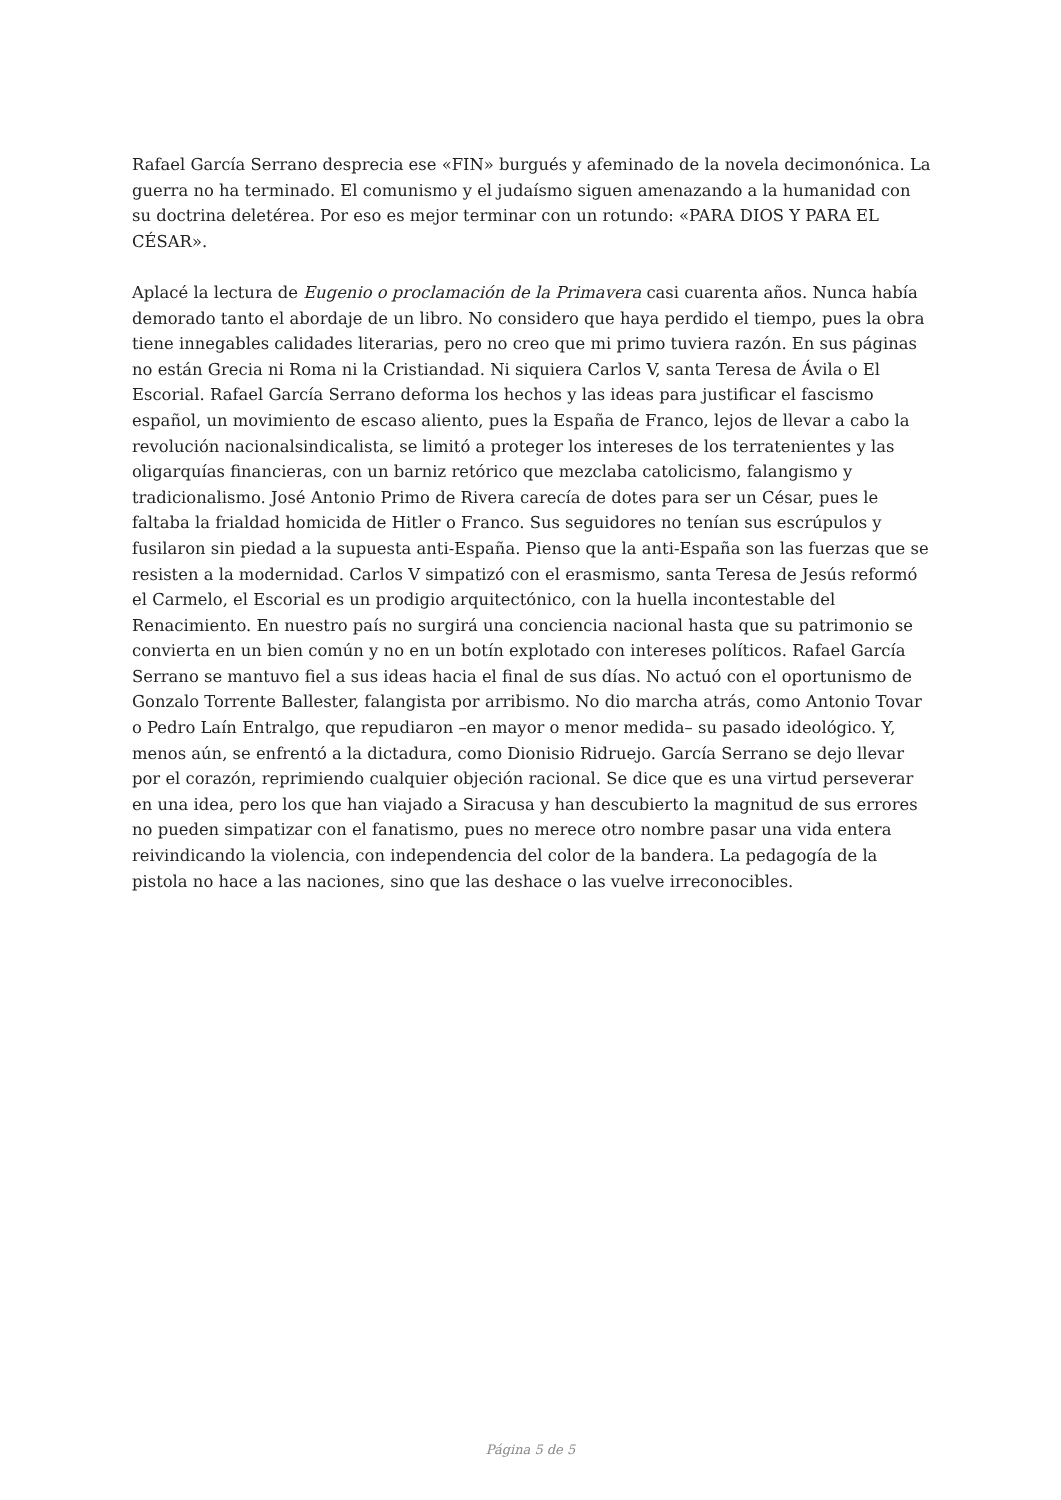Rafael García Serrano desprecia ese «FIN» burgués y afeminado de la novela decimonónica. La guerra no ha terminado. El comunismo y el judaísmo siguen amenazando a la humanidad con su doctrina deletérea. Por eso es mejor terminar con un rotundo: «PARA DIOS Y PARA EL CÉSAR».
Aplacé la lectura de Eugenio o proclamación de la Primavera casi cuarenta años. Nunca había demorado tanto el abordaje de un libro. No considero que haya perdido el tiempo, pues la obra tiene innegables calidades literarias, pero no creo que mi primo tuviera razón. En sus páginas no están Grecia ni Roma ni la Cristiandad. Ni siquiera Carlos V, santa Teresa de Ávila o El Escorial. Rafael García Serrano deforma los hechos y las ideas para justificar el fascismo español, un movimiento de escaso aliento, pues la España de Franco, lejos de llevar a cabo la revolución nacionalsindicalista, se limitó a proteger los intereses de los terratenientes y las oligarquías financieras, con un barniz retórico que mezclaba catolicismo, falangismo y tradicionalismo. José Antonio Primo de Rivera carecía de dotes para ser un César, pues le faltaba la frialdad homicida de Hitler o Franco. Sus seguidores no tenían sus escrúpulos y fusilaron sin piedad a la supuesta anti-España. Pienso que la anti-España son las fuerzas que se resisten a la modernidad. Carlos V simpatizó con el erasmismo, santa Teresa de Jesús reformó el Carmelo, el Escorial es un prodigio arquitectónico, con la huella incontestable del Renacimiento. En nuestro país no surgirá una conciencia nacional hasta que su patrimonio se convierta en un bien común y no en un botín explotado con intereses políticos. Rafael García Serrano se mantuvo fiel a sus ideas hacia el final de sus días. No actuó con el oportunismo de Gonzalo Torrente Ballester, falangista por arribismo. No dio marcha atrás, como Antonio Tovar o Pedro Laín Entralgo, que repudiaron –en mayor o menor medida– su pasado ideológico. Y, menos aún, se enfrentó a la dictadura, como Dionisio Ridruejo. García Serrano se dejo llevar por el corazón, reprimiendo cualquier objeción racional. Se dice que es una virtud perseverar en una idea, pero los que han viajado a Siracusa y han descubierto la magnitud de sus errores no pueden simpatizar con el fanatismo, pues no merece otro nombre pasar una vida entera reivindicando la violencia, con independencia del color de la bandera. La pedagogía de la pistola no hace a las naciones, sino que las deshace o las vuelve irreconocibles.
Página 5 de 5